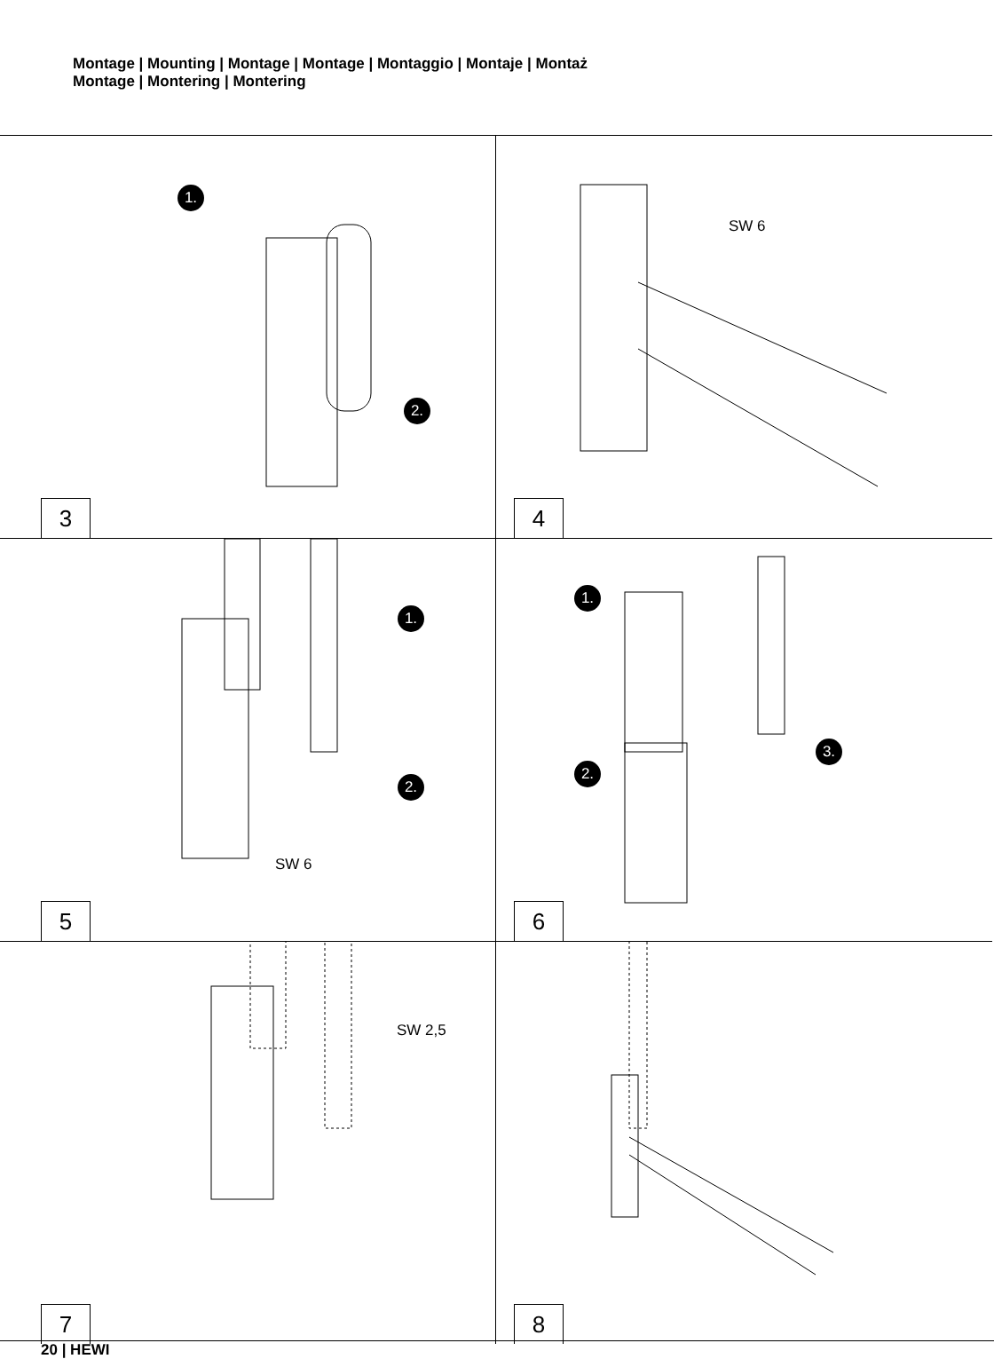Montage | Mounting | Montage | Montage | Montaggio | Montaje | Montaż
Montage | Montering | Montering
1.
2.
3
SW 6
4
1.
2.
SW 6
5
1.
2.
3.
6
SW 2,5
7
8
20 | HEWI